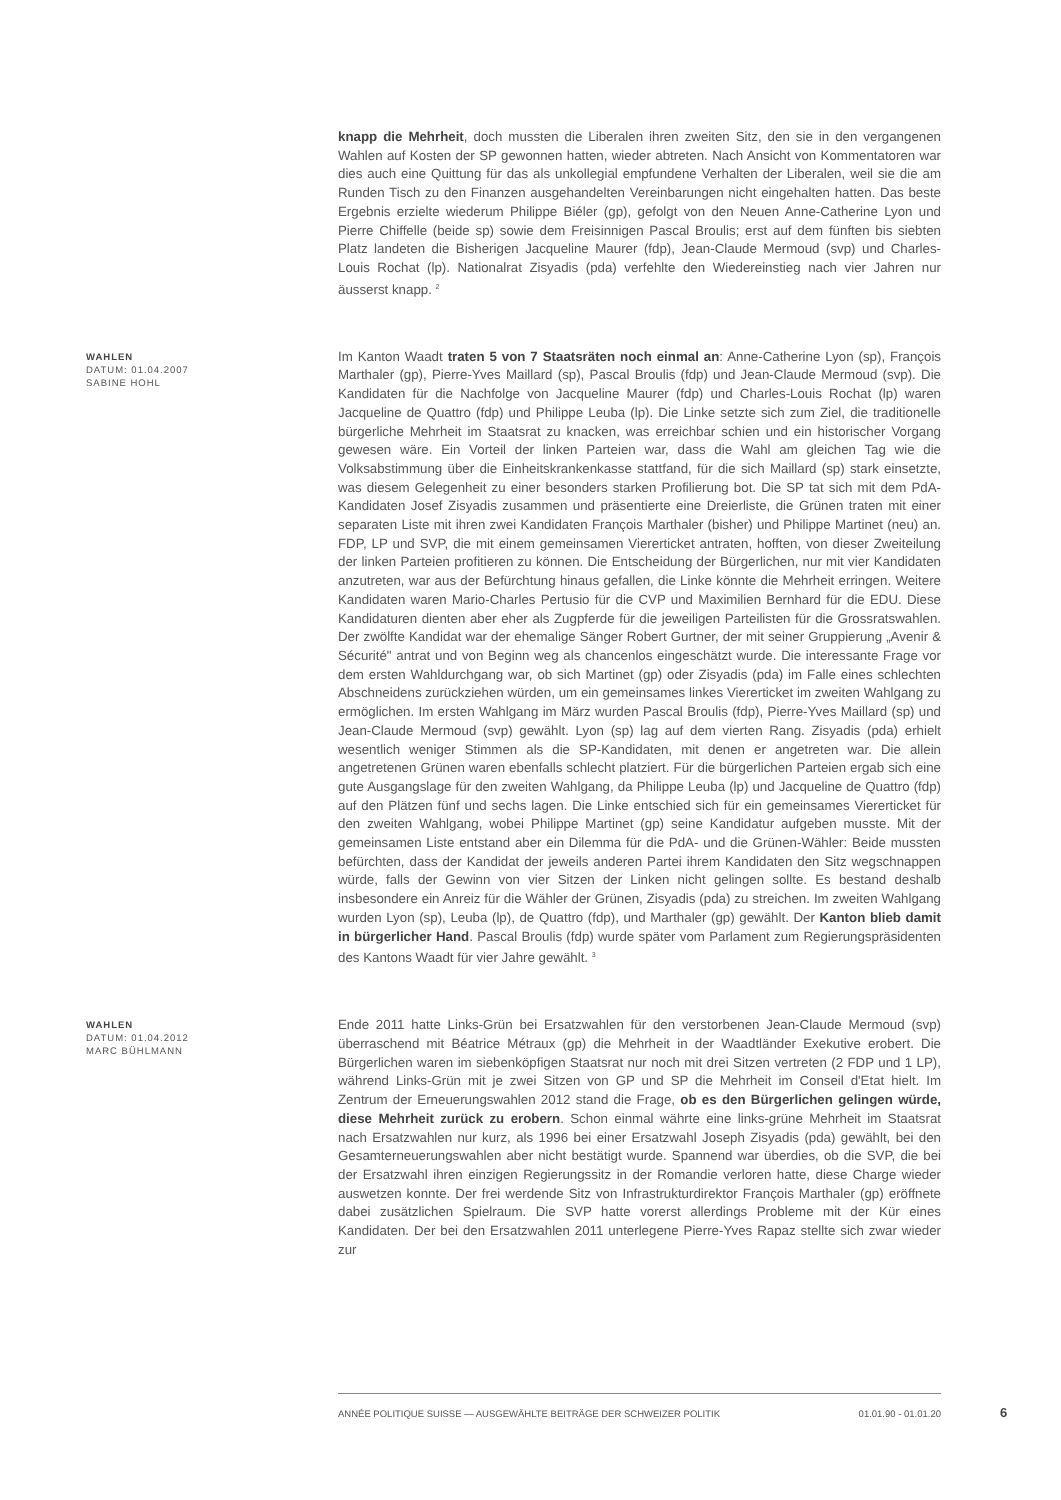knapp die Mehrheit, doch mussten die Liberalen ihren zweiten Sitz, den sie in den vergangenen Wahlen auf Kosten der SP gewonnen hatten, wieder abtreten. Nach Ansicht von Kommentatoren war dies auch eine Quittung für das als unkollegial empfundene Verhalten der Liberalen, weil sie die am Runden Tisch zu den Finanzen ausgehandelten Vereinbarungen nicht eingehalten hatten. Das beste Ergebnis erzielte wiederum Philippe Biéler (gp), gefolgt von den Neuen Anne-Catherine Lyon und Pierre Chiffelle (beide sp) sowie dem Freisinnigen Pascal Broulis; erst auf dem fünften bis siebten Platz landeten die Bisherigen Jacqueline Maurer (fdp), Jean-Claude Mermoud (svp) und Charles-Louis Rochat (lp). Nationalrat Zisyadis (pda) verfehlte den Wiedereinstieg nach vier Jahren nur äusserst knapp. <sup>2</sup>
WAHLEN
DATUM: 01.04.2007
SABINE HOHL
Im Kanton Waadt traten 5 von 7 Staatsräten noch einmal an: Anne-Catherine Lyon (sp), François Marthaler (gp), Pierre-Yves Maillard (sp), Pascal Broulis (fdp) und Jean-Claude Mermoud (svp). Die Kandidaten für die Nachfolge von Jacqueline Maurer (fdp) und Charles-Louis Rochat (lp) waren Jacqueline de Quattro (fdp) und Philippe Leuba (lp). Die Linke setzte sich zum Ziel, die traditionelle bürgerliche Mehrheit im Staatsrat zu knacken, was erreichbar schien und ein historischer Vorgang gewesen wäre. Ein Vorteil der linken Parteien war, dass die Wahl am gleichen Tag wie die Volksabstimmung über die Einheitskrankenkasse stattfand, für die sich Maillard (sp) stark einsetzte, was diesem Gelegenheit zu einer besonders starken Profilierung bot. Die SP tat sich mit dem PdA-Kandidaten Josef Zisyadis zusammen und präsentierte eine Dreierliste, die Grünen traten mit einer separaten Liste mit ihren zwei Kandidaten François Marthaler (bisher) und Philippe Martinet (neu) an. FDP, LP und SVP, die mit einem gemeinsamen Viererticket antraten, hofften, von dieser Zweiteilung der linken Parteien profitieren zu können. Die Entscheidung der Bürgerlichen, nur mit vier Kandidaten anzutreten, war aus der Befürchtung hinaus gefallen, die Linke könnte die Mehrheit erringen. Weitere Kandidaten waren Mario-Charles Pertusio für die CVP und Maximilien Bernhard für die EDU. Diese Kandidaturen dienten aber eher als Zugpferde für die jeweiligen Parteilisten für die Grossratswahlen. Der zwölfte Kandidat war der ehemalige Sänger Robert Gurtner, der mit seiner Gruppierung „Avenir & Sécurité" antrat und von Beginn weg als chancenlos eingeschätzt wurde. Die interessante Frage vor dem ersten Wahldurchgang war, ob sich Martinet (gp) oder Zisyadis (pda) im Falle eines schlechten Abschneidens zurückziehen würden, um ein gemeinsames linkes Viererticket im zweiten Wahlgang zu ermöglichen. Im ersten Wahlgang im März wurden Pascal Broulis (fdp), Pierre-Yves Maillard (sp) und Jean-Claude Mermoud (svp) gewählt. Lyon (sp) lag auf dem vierten Rang. Zisyadis (pda) erhielt wesentlich weniger Stimmen als die SP-Kandidaten, mit denen er angetreten war. Die allein angetretenen Grünen waren ebenfalls schlecht platziert. Für die bürgerlichen Parteien ergab sich eine gute Ausgangslage für den zweiten Wahlgang, da Philippe Leuba (lp) und Jacqueline de Quattro (fdp) auf den Plätzen fünf und sechs lagen. Die Linke entschied sich für ein gemeinsames Viererticket für den zweiten Wahlgang, wobei Philippe Martinet (gp) seine Kandidatur aufgeben musste. Mit der gemeinsamen Liste entstand aber ein Dilemma für die PdA- und die Grünen-Wähler: Beide mussten befürchten, dass der Kandidat der jeweils anderen Partei ihrem Kandidaten den Sitz wegschnappen würde, falls der Gewinn von vier Sitzen der Linken nicht gelingen sollte. Es bestand deshalb insbesondere ein Anreiz für die Wähler der Grünen, Zisyadis (pda) zu streichen. Im zweiten Wahlgang wurden Lyon (sp), Leuba (lp), de Quattro (fdp), und Marthaler (gp) gewählt. Der Kanton blieb damit in bürgerlicher Hand. Pascal Broulis (fdp) wurde später vom Parlament zum Regierungspräsidenten des Kantons Waadt für vier Jahre gewählt. <sup>3</sup>
WAHLEN
DATUM: 01.04.2012
MARC BÜHLMANN
Ende 2011 hatte Links-Grün bei Ersatzwahlen für den verstorbenen Jean-Claude Mermoud (svp) überraschend mit Béatrice Métraux (gp) die Mehrheit in der Waadtländer Exekutive erobert. Die Bürgerlichen waren im siebenköpfigen Staatsrat nur noch mit drei Sitzen vertreten (2 FDP und 1 LP), während Links-Grün mit je zwei Sitzen von GP und SP die Mehrheit im Conseil d'Etat hielt. Im Zentrum der Erneuerungswahlen 2012 stand die Frage, ob es den Bürgerlichen gelingen würde, diese Mehrheit zurück zu erobern. Schon einmal währte eine links-grüne Mehrheit im Staatsrat nach Ersatzwahlen nur kurz, als 1996 bei einer Ersatzwahl Joseph Zisyadis (pda) gewählt, bei den Gesamterneuerungswahlen aber nicht bestätigt wurde. Spannend war überdies, ob die SVP, die bei der Ersatzwahl ihren einzigen Regierungssitz in der Romandie verloren hatte, diese Charge wieder auswetzen konnte. Der frei werdende Sitz von Infrastrukturdirektor François Marthaler (gp) eröffnete dabei zusätzlichen Spielraum. Die SVP hatte vorerst allerdings Probleme mit der Kür eines Kandidaten. Der bei den Ersatzwahlen 2011 unterlegene Pierre-Yves Rapaz stellte sich zwar wieder zur
ANNÉE POLITIQUE SUISSE — AUSGEWÄHLTE BEITRÄGE DER SCHWEIZER POLITIK 01.01.90 - 01.01.20
6